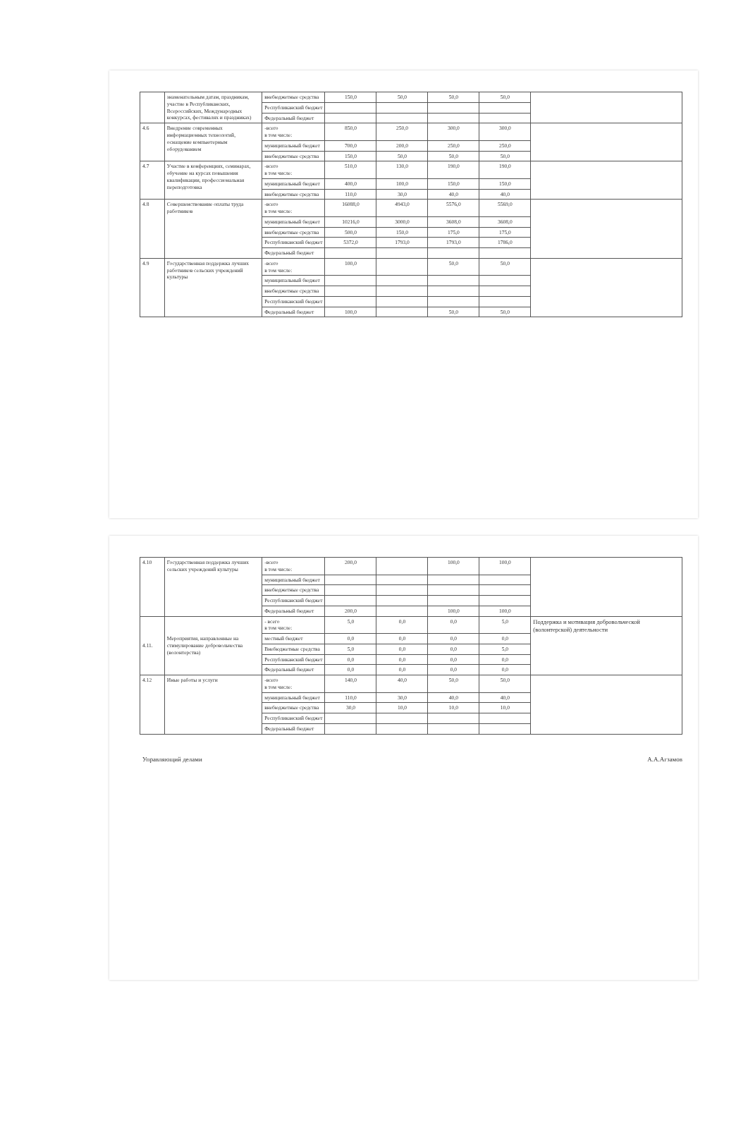| | знаменательным датам, праздникам, участие в Республиканских, Всероссийских, Международных конкурсах, фестивалях и праздниках) | внебюджетные средства | 150,0 | 50,0 | 50,0 | 50,0 | |
| | | Республиканский бюджет | | | | | |
| | | Федеральный бюджет | | | | | |
| 4.6 | Внедрение современных информационных технологий, оснащение компьютерным оборудованием | -всего в том числе: | 850,0 | 250,0 | 300,0 | 300,0 | |
| | | муниципальный бюджет | 700,0 | 200,0 | 250,0 | 250,0 | |
| | | внебюджетные средства | 150,0 | 50,0 | 50,0 | 50,0 | |
| 4.7 | Участие в конференциях, семинарах, обучение на курсах повышения квалификации, профессиональная переподготовка | -всего в том числе: | 510,0 | 130,0 | 190,0 | 190,0 | |
| | | муниципальный бюджет | 400,0 | 100,0 | 150,0 | 150,0 | |
| | | внебюджетные средства | 110,0 | 30,0 | 40,0 | 40,0 | |
| 4.8 | Совершенствование оплаты труда работников | -всего в том числе: | 16088,0 | 4943,0 | 5576,0 | 5569,0 | |
| | | муниципальный бюджет | 10216,0 | 3000,0 | 3608,0 | 3608,0 | |
| | | внебюджетные средства | 500,0 | 150,0 | 175,0 | 175,0 | |
| | | Республиканский бюджет | 5372,0 | 1793,0 | 1793,0 | 1786,0 | |
| | | Федеральный бюджет | | | | | |
| 4.9 | Государственная поддержка лучших работников сельских учреждений культуры | -всего в том числе: | 100,0 | | 50,0 | 50,0 | |
| | | муниципальный бюджет | | | | | |
| | | внебюджетные средства | | | | | |
| | | Республиканский бюджет | | | | | |
| | | Федеральный бюджет | 100,0 | | 50,0 | 50,0 | |
| 4.10 | Государственная поддержка лучших сельских учреждений культуры | -всего в том числе: | 200,0 | | 100,0 | 100,0 | |
| | | муниципальный бюджет | | | | | |
| | | внебюджетные средства | | | | | |
| | | Республиканский бюджет | | | | | |
| | | Федеральный бюджет | 200,0 | | 100,0 | 100,0 | |
| 4.11. | Мероприятия, направленные на стимулирование добровольчества (волонтерства) | - всего в том числе: | 5,0 | 0,0 | 0,0 | 5,0 | Поддержка и мотивация добровольческой (волонтерской) деятельности |
| | | местный бюджет | 0,0 | 0,0 | 0,0 | 0,0 | |
| | | Внебюджетные средства | 5,0 | 0,0 | 0,0 | 5,0 | |
| | | Республиканский бюджет | 0,0 | 0,0 | 0,0 | 0,0 | |
| | | Федеральный бюджет | 0,0 | 0,0 | 0,0 | 0,0 | |
| 4.12 | Иные работы и услуги | -всего в том числе: | 140,0 | 40,0 | 50,0 | 50,0 | |
| | | муниципальный бюджет | 110,0 | 30,0 | 40,0 | 40,0 | |
| | | внебюджетные средства | 30,0 | 10,0 | 10,0 | 10,0 | |
| | | Республиканский бюджет | | | | | |
| | | Федеральный бюджет | | | | | |
Управляющий делами А.А.Агзамов